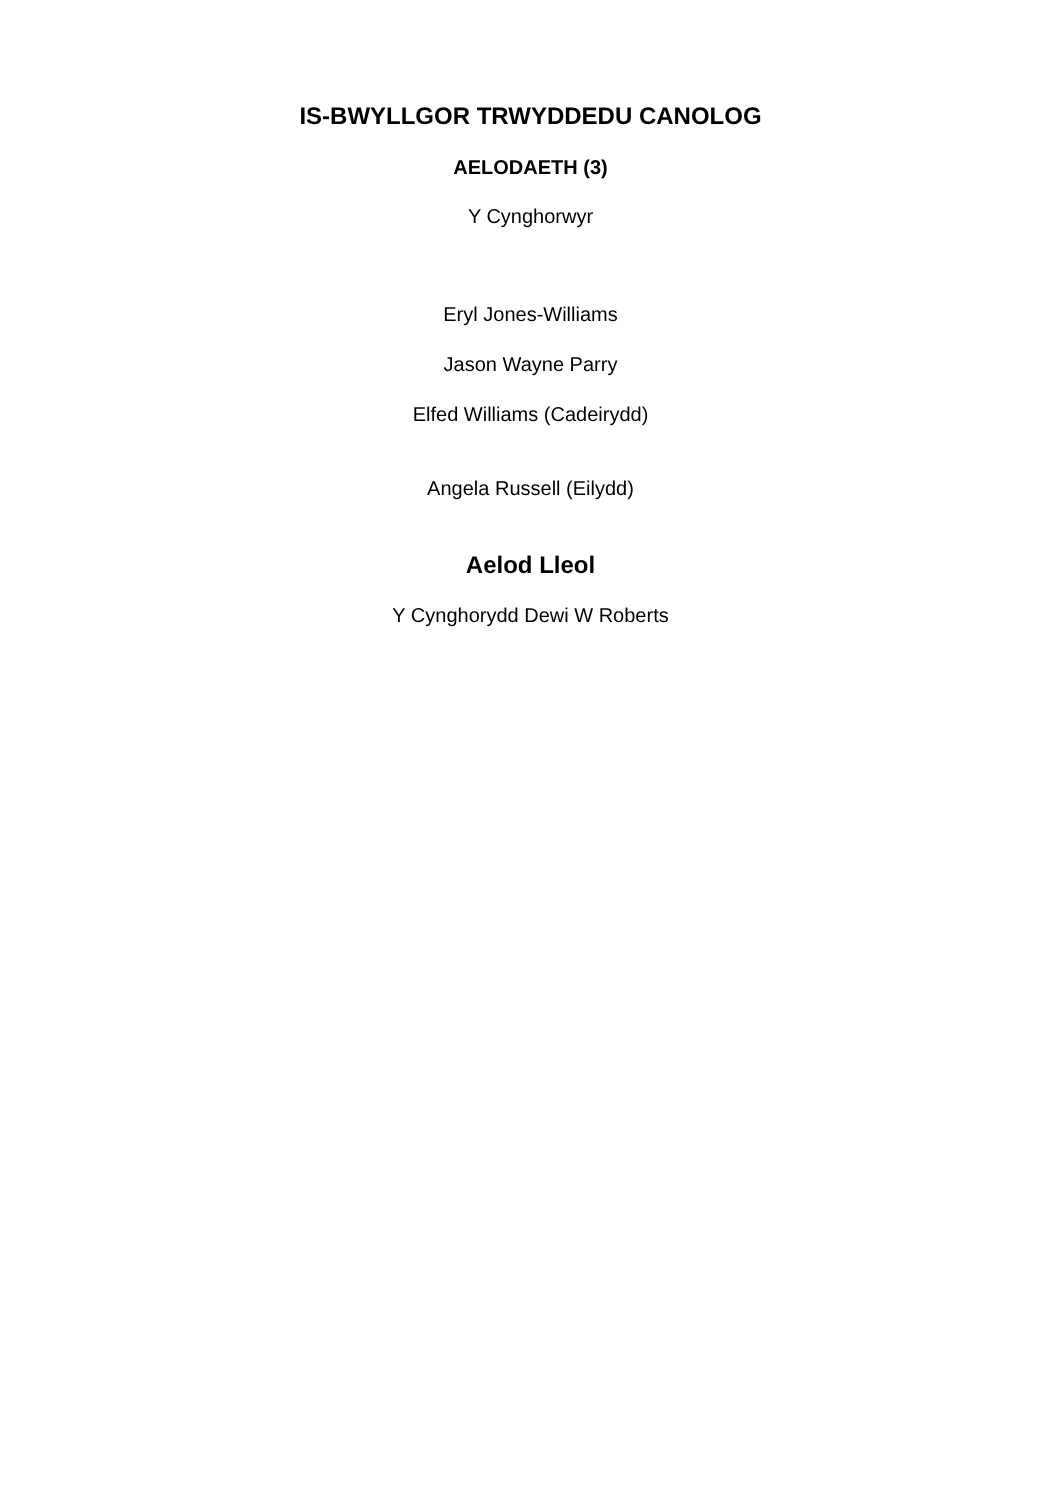IS-BWYLLGOR TRWYDDEDU CANOLOG
AELODAETH (3)
Y Cynghorwyr
Eryl Jones-Williams
Jason Wayne Parry
Elfed Williams (Cadeirydd)
Angela Russell (Eilydd)
Aelod Lleol
Y Cynghorydd Dewi W Roberts